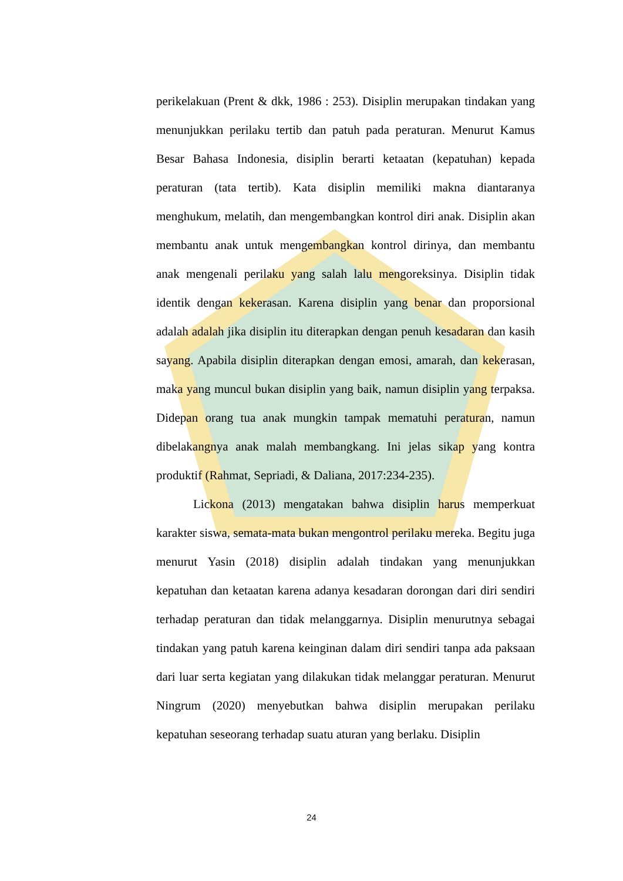perikelakuan (Prent & dkk, 1986 : 253). Disiplin merupakan tindakan yang menunjukkan perilaku tertib dan patuh pada peraturan. Menurut Kamus Besar Bahasa Indonesia, disiplin berarti ketaatan (kepatuhan) kepada peraturan (tata tertib). Kata disiplin memiliki makna diantaranya menghukum, melatih, dan mengembangkan kontrol diri anak. Disiplin akan membantu anak untuk mengembangkan kontrol dirinya, dan membantu anak mengenali perilaku yang salah lalu mengoreksinya. Disiplin tidak identik dengan kekerasan. Karena disiplin yang benar dan proporsional adalah adalah jika disiplin itu diterapkan dengan penuh kesadaran dan kasih sayang. Apabila disiplin diterapkan dengan emosi, amarah, dan kekerasan, maka yang muncul bukan disiplin yang baik, namun disiplin yang terpaksa. Didepan orang tua anak mungkin tampak mematuhi peraturan, namun dibelakangnya anak malah membangkang. Ini jelas sikap yang kontra produktif (Rahmat, Sepriadi, & Daliana, 2017:234-235).
Lickona (2013) mengatakan bahwa disiplin harus memperkuat karakter siswa, semata-mata bukan mengontrol perilaku mereka. Begitu juga menurut Yasin (2018) disiplin adalah tindakan yang menunjukkan kepatuhan dan ketaatan karena adanya kesadaran dorongan dari diri sendiri terhadap peraturan dan tidak melanggarnya. Disiplin menurutnya sebagai tindakan yang patuh karena keinginan dalam diri sendiri tanpa ada paksaan dari luar serta kegiatan yang dilakukan tidak melanggar peraturan. Menurut Ningrum (2020) menyebutkan bahwa disiplin merupakan perilaku kepatuhan seseorang terhadap suatu aturan yang berlaku. Disiplin
24